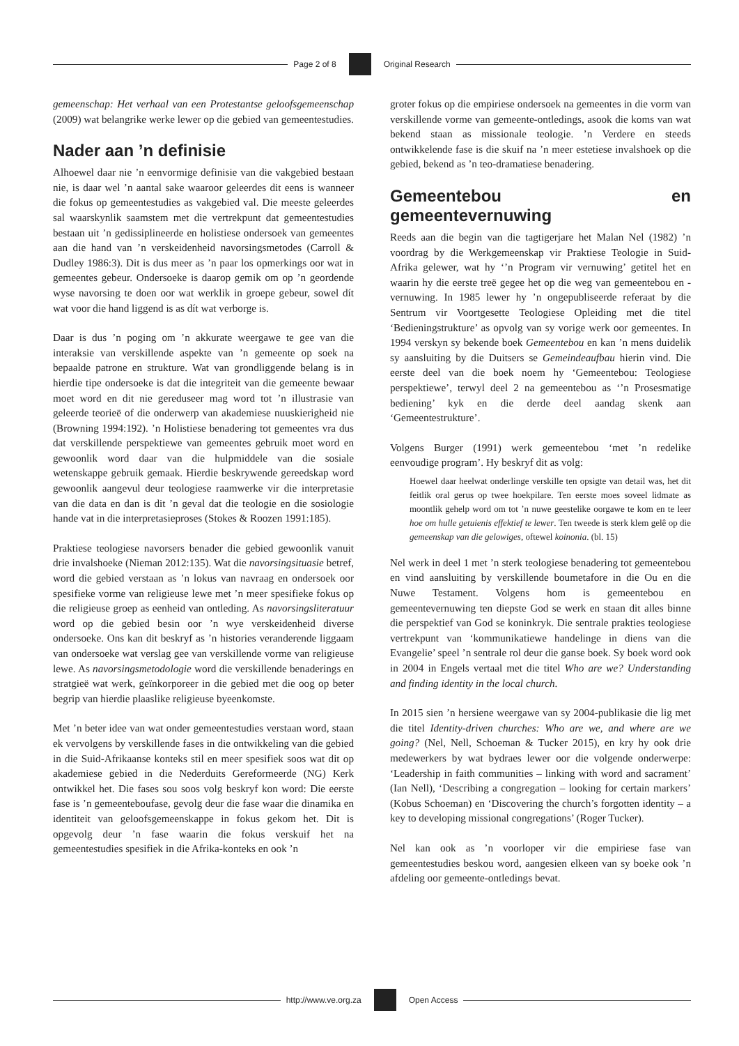Page 2 of 8 Original Research
gemeenschap: Het verhaal van een Protestantse geloofsgemeenschap (2009) wat belangrike werke lewer op die gebied van gemeentestudies.
Nader aan ’n definisie
Alhoewel daar nie ’n eenvormige definisie van die vakgebied bestaan nie, is daar wel ’n aantal sake waaroor geleerdes dit eens is wanneer die fokus op gemeentestudies as vakgebied val. Die meeste geleerdes sal waarskynlik saamstem met die vertrekpunt dat gemeentestudies bestaan uit ’n gedissiplineerde en holistiese ondersoek van gemeentes aan die hand van ’n verskeidenheid navorsingsmetodes (Carroll & Dudley 1986:3). Dit is dus meer as ’n paar los opmerkings oor wat in gemeentes gebeur. Ondersoeke is daarop gemik om op ’n geordende wyse navorsing te doen oor wat werklik in groepe gebeur, sowel dít wat voor die hand liggend is as dít wat verborge is.
Daar is dus ’n poging om ’n akkurate weergawe te gee van die interaksie van verskillende aspekte van ’n gemeente op soek na bepaalde patrone en strukture. Wat van grondliggende belang is in hierdie tipe ondersoeke is dat die integriteit van die gemeente bewaar moet word en dit nie gereduseer mag word tot ’n illustrasie van geleerde teorieë of die onderwerp van akademiese nuuskierigheid nie (Browning 1994:192). ’n Holistiese benadering tot gemeentes vra dus dat verskillende perspektiewe van gemeentes gebruik moet word en gewoonlik word daar van die hulpmiddele van die sosiale wetenskappe gebruik gemaak. Hierdie beskrywende gereedskap word gewoonlik aangevul deur teologiese raamwerke vir die interpretasie van die data en dan is dit ’n geval dat die teologie en die sosiologie hande vat in die interpretasieproses (Stokes & Roozen 1991:185).
Praktiese teologiese navorsers benader die gebied gewoonlik vanuit drie invalshoeke (Nieman 2012:135). Wat die navorsingsituasie betref, word die gebied verstaan as ’n lokus van navraag en ondersoek oor spesifieke vorme van religieuse lewe met ’n meer spesifieke fokus op die religieuse groep as eenheid van ontleding. As navorsingsliteratuur word op die gebied besin oor ’n wye verskeidenheid diverse ondersoeke. Ons kan dit beskryf as ’n histories veranderende liggaam van ondersoeke wat verslag gee van verskillende vorme van religieuse lewe. As navorsingsmetodologie word die verskillende benaderings en stratgieë wat werk, geïnkorporeer in die gebied met die oog op beter begrip van hierdie plaaslike religieuse byeenkomste.
Met ’n beter idee van wat onder gemeentestudies verstaan word, staan ek vervolgens by verskillende fases in die ontwikkeling van die gebied in die Suid-Afrikaanse konteks stil en meer spesifiek soos wat dit op akademiese gebied in die Nederduits Gereformeerde (NG) Kerk ontwikkel het. Die fases sou soos volg beskryf kon word: Die eerste fase is ’n gemeenteboufase, gevolg deur die fase waar die dinamika en identiteit van geloofsgemeenskappe in fokus gekom het. Dit is opgevolg deur ’n fase waarin die fokus verskuif het na gemeentestudies spesifiek in die Afrika-konteks en ook ’n
groter fokus op die empiriese ondersoek na gemeentes in die vorm van verskillende vorme van gemeente-ontledings, asook die koms van wat bekend staan as missionale teologie. ’n Verdere en steeds ontwikkelende fase is die skuif na ’n meer estetiese invalshoek op die gebied, bekend as ’n teo-dramatiese benadering.
Gemeentebou en gemeentevernuwing
Reeds aan die begin van die tagtigerjare het Malan Nel (1982) ’n voordrag by die Werkgemeenskap vir Praktiese Teologie in Suid-Afrika gelewer, wat hy ‘’n Program vir vernuwing’ getitel het en waarin hy die eerste treë gegee het op die weg van gemeentebou en -vernuwing. In 1985 lewer hy ’n ongepubliseerde referaat by die Sentrum vir Voortgesette Teologiese Opleiding met die titel ‘Bedieningstrukture’ as opvolg van sy vorige werk oor gemeentes. In 1994 verskyn sy bekende boek Gemeentebou en kan ’n mens duidelik sy aansluiting by die Duitsers se Gemeindeaufbau hierin vind. Die eerste deel van die boek noem hy ‘Gemeentebou: Teologiese perspektiewe’, terwyl deel 2 na gemeentebou as ‘’n Prosesmatige bediening’ kyk en die derde deel aandag skenk aan ‘Gemeentestrukture’.
Volgens Burger (1991) werk gemeentebou ‘met ’n redelike eenvoudige program’. Hy beskryf dit as volg:
Hoewel daar heelwat onderlinge verskille ten opsigte van detail was, het dit feitlik oral gerus op twee hoekpilare. Ten eerste moes soveel lidmate as moontlik gehelp word om tot ’n nuwe geestelike oorgawe te kom en te leer hoe om hulle getuienis effektief te lewer. Ten tweede is sterk klem gelê op die gemeenskap van die gelowiges, oftewel koinonia. (bl. 15)
Nel werk in deel 1 met ’n sterk teologiese benadering tot gemeentebou en vind aansluiting by verskillende boumetafore in die Ou en die Nuwe Testament. Volgens hom is gemeentebou en gemeentevernuwing ten diepste God se werk en staan dit alles binne die perspektief van God se koninkryk. Die sentrale prakties teologiese vertrekpunt van ‘kommunikatiewe handelinge in diens van die Evangelie’ speel ’n sentrale rol deur die ganse boek. Sy boek word ook in 2004 in Engels vertaal met die titel Who are we? Understanding and finding identity in the local church.
In 2015 sien ’n hersiene weergawe van sy 2004-publikasie die lig met die titel Identity-driven churches: Who are we, and where are we going? (Nel, Nell, Schoeman & Tucker 2015), en kry hy ook drie medewerkers by wat bydraes lewer oor die volgende onderwerpe: ‘Leadership in faith communities – linking with word and sacrament’ (Ian Nell), ‘Describing a congregation – looking for certain markers’ (Kobus Schoeman) en ‘Discovering the church’s forgotten identity – a key to developing missional congregations’ (Roger Tucker).
Nel kan ook as ’n voorloper vir die empiriese fase van gemeentestudies beskou word, aangesien elkeen van sy boeke ook ’n afdeling oor gemeente-ontledings bevat.
http://www.ve.org.za Open Access